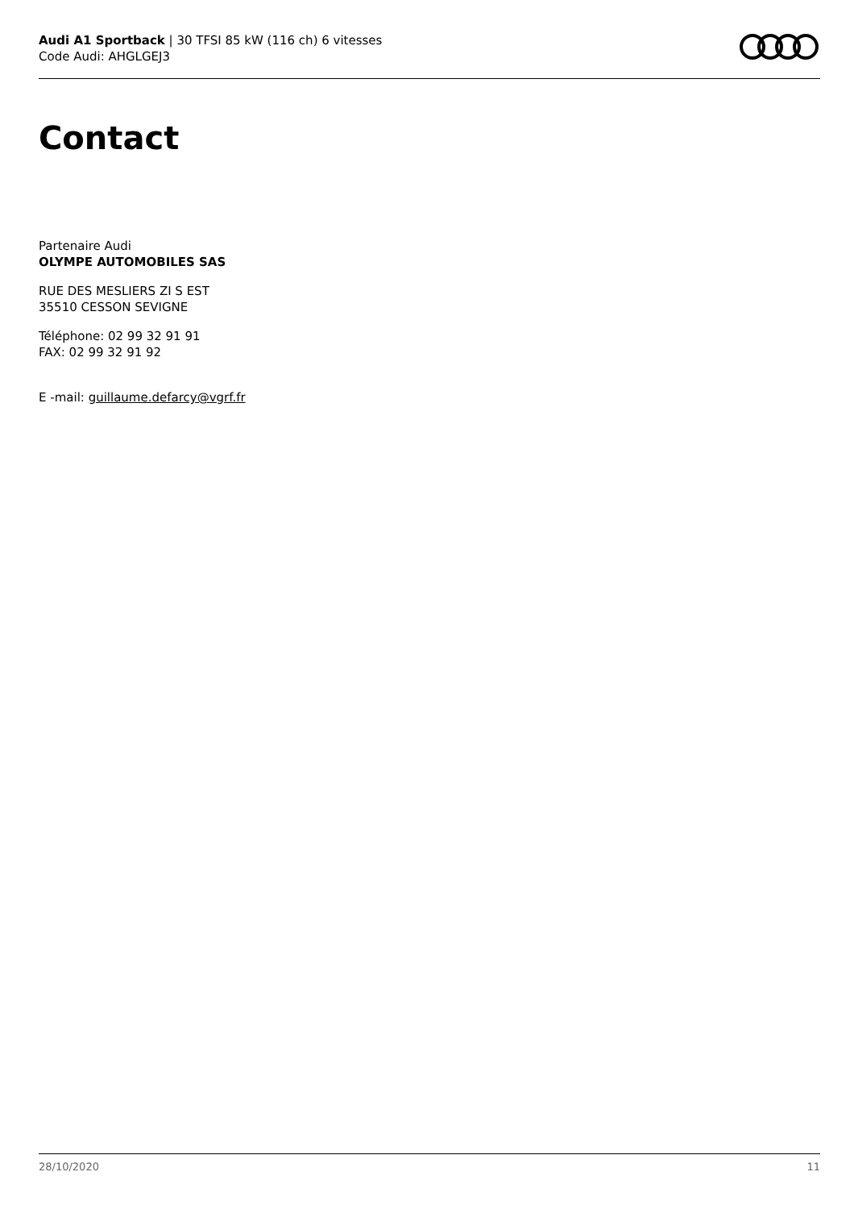Audi A1 Sportback | 30 TFSI 85 kW (116 ch) 6 vitesses
Code Audi: AHGLGEJ3
Contact
Partenaire Audi
OLYMPE AUTOMOBILES SAS
RUE DES MESLIERS ZI S EST
35510 CESSON SEVIGNE
Téléphone: 02 99 32 91 91
FAX: 02 99 32 91 92
E -mail: guillaume.defarcy@vgrf.fr
28/10/2020 11